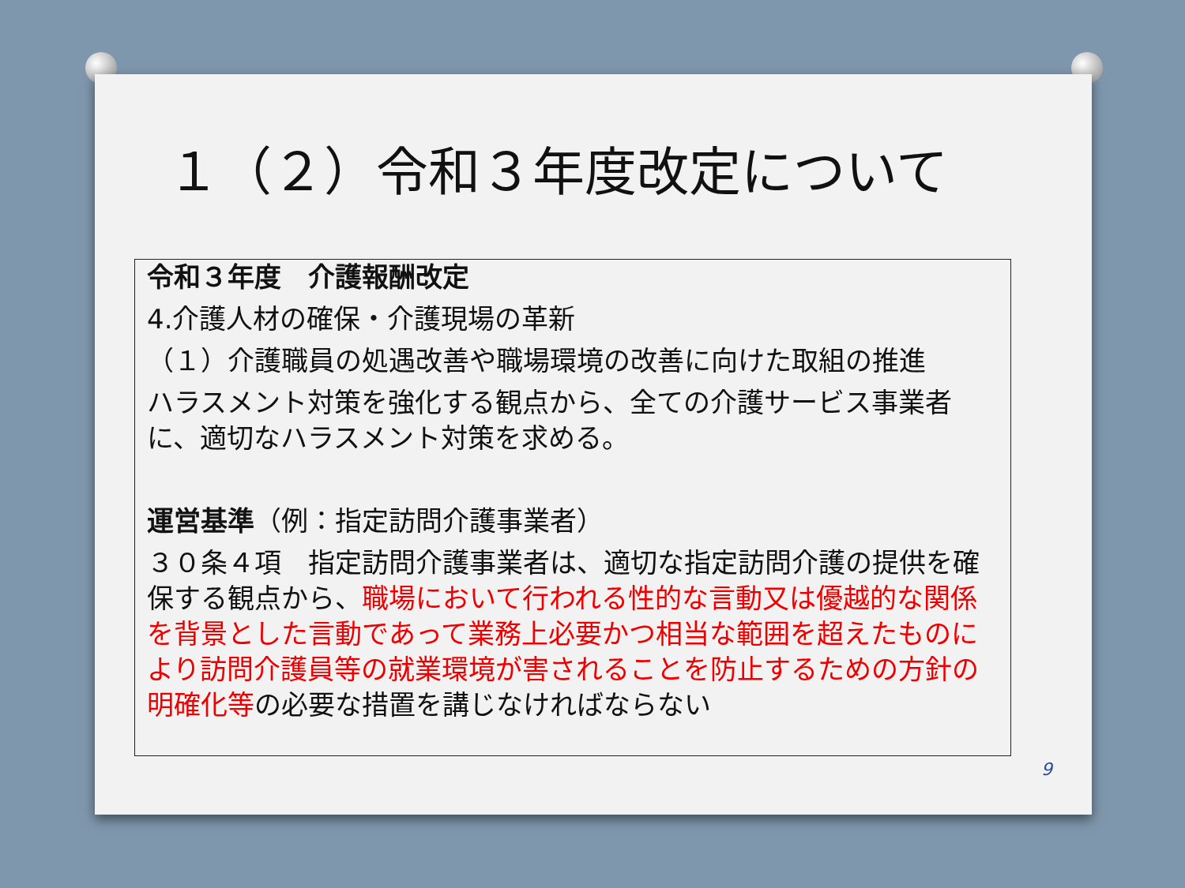１（２）令和３年度改定について
令和３年度　介護報酬改定
4.介護人材の確保・介護現場の革新
（１）介護職員の処遇改善や職場環境の改善に向けた取組の推進
ハラスメント対策を強化する観点から、全ての介護サービス事業者に、適切なハラスメント対策を求める。
運営基準（例：指定訪問介護事業者）
３０条４項　指定訪問介護事業者は、適切な指定訪問介護の提供を確保する観点から、職場において行われる性的な言動又は優越的な関係を背景とした言動であって業務上必要かつ相当な範囲を超えたものにより訪問介護員等の就業環境が害されることを防止するための方針の明確化等の必要な措置を講じなければならない
9